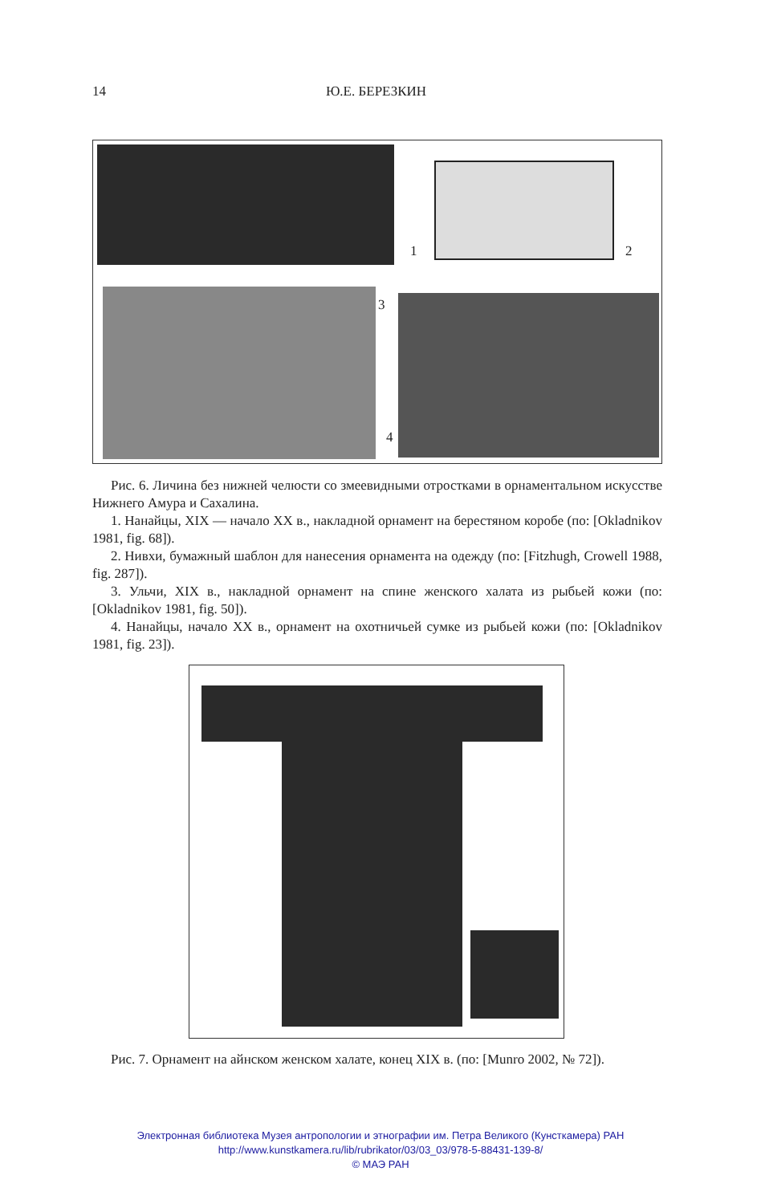14 Ю.Е. БЕРЕЗКИН
1 2
3
4
Рис. 6. Личина без нижней челюсти со змеевидными отростками в орнаментальном искусстве Нижнего Амура и Сахалина.
1. Нанайцы, XIX — начало XX в., накладной орнамент на берестяном коробе (по: [Okladnikov 1981, fig. 68]).
2. Нивхи, бумажный шаблон для нанесения орнамента на одежду (по: [Fitzhugh, Crowell 1988, fig. 287]).
3. Ульчи, XIX в., накладной орнамент на спине женского халата из рыбьей кожи (по: [Okladnikov 1981, fig. 50]).
4. Нанайцы, начало XX в., орнамент на охотничьей сумке из рыбьей кожи (по: [Okladnikov 1981, fig. 23]).
Рис. 7. Орнамент на айнском женском халате, конец XIX в. (по: [Munro 2002, № 72]).
Электронная библиотека Музея антропологии и этнографии им. Петра Великого (Кунсткамера) РАН
http://www.kunstkamera.ru/lib/rubrikator/03/03_03/978-5-88431-139-8/
© МАЭ РАН